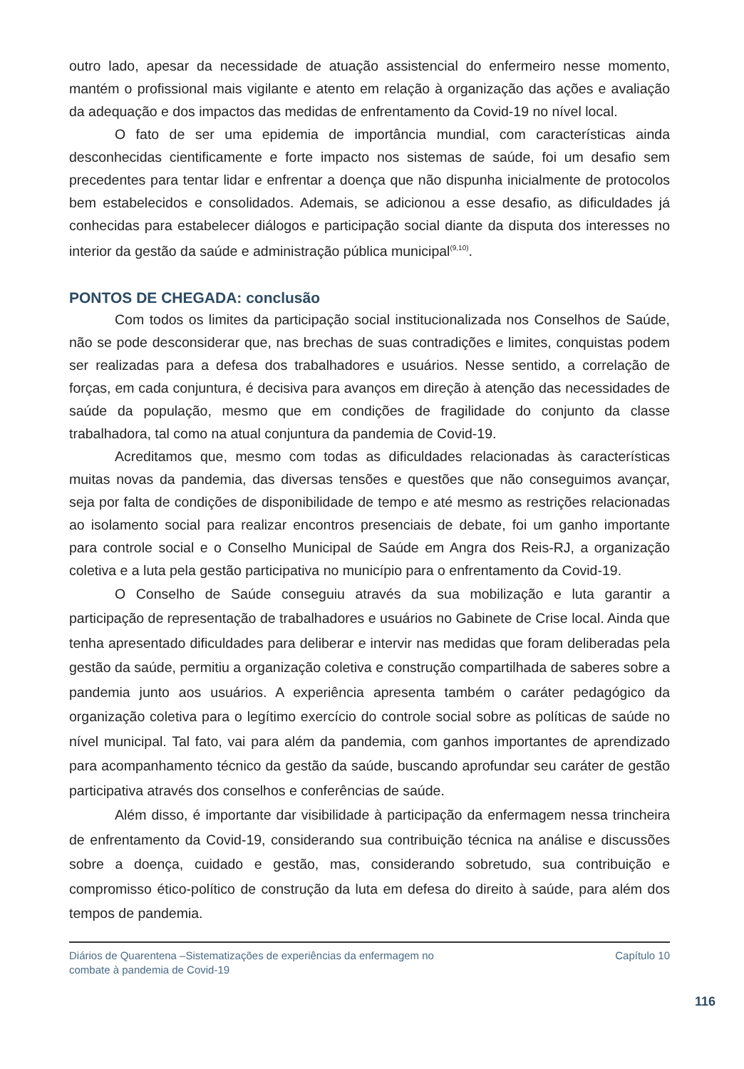outro lado, apesar da necessidade de atuação assistencial do enfermeiro nesse momento, mantém o profissional mais vigilante e atento em relação à organização das ações e avaliação da adequação e dos impactos das medidas de enfrentamento da Covid-19 no nível local.
O fato de ser uma epidemia de importância mundial, com características ainda desconhecidas cientificamente e forte impacto nos sistemas de saúde, foi um desafio sem precedentes para tentar lidar e enfrentar a doença que não dispunha inicialmente de protocolos bem estabelecidos e consolidados. Ademais, se adicionou a esse desafio, as dificuldades já conhecidas para estabelecer diálogos e participação social diante da disputa dos interesses no interior da gestão da saúde e administração pública municipal<sup>(9,10)</sup>.
PONTOS DE CHEGADA: conclusão
Com todos os limites da participação social institucionalizada nos Conselhos de Saúde, não se pode desconsiderar que, nas brechas de suas contradições e limites, conquistas podem ser realizadas para a defesa dos trabalhadores e usuários. Nesse sentido, a correlação de forças, em cada conjuntura, é decisiva para avanços em direção à atenção das necessidades de saúde da população, mesmo que em condições de fragilidade do conjunto da classe trabalhadora, tal como na atual conjuntura da pandemia de Covid-19.
Acreditamos que, mesmo com todas as dificuldades relacionadas às características muitas novas da pandemia, das diversas tensões e questões que não conseguimos avançar, seja por falta de condições de disponibilidade de tempo e até mesmo as restrições relacionadas ao isolamento social para realizar encontros presenciais de debate, foi um ganho importante para controle social e o Conselho Municipal de Saúde em Angra dos Reis-RJ, a organização coletiva e a luta pela gestão participativa no município para o enfrentamento da Covid-19.
O Conselho de Saúde conseguiu através da sua mobilização e luta garantir a participação de representação de trabalhadores e usuários no Gabinete de Crise local. Ainda que tenha apresentado dificuldades para deliberar e intervir nas medidas que foram deliberadas pela gestão da saúde, permitiu a organização coletiva e construção compartilhada de saberes sobre a pandemia junto aos usuários. A experiência apresenta também o caráter pedagógico da organização coletiva para o legítimo exercício do controle social sobre as políticas de saúde no nível municipal. Tal fato, vai para além da pandemia, com ganhos importantes de aprendizado para acompanhamento técnico da gestão da saúde, buscando aprofundar seu caráter de gestão participativa através dos conselhos e conferências de saúde.
Além disso, é importante dar visibilidade à participação da enfermagem nessa trincheira de enfrentamento da Covid-19, considerando sua contribuição técnica na análise e discussões sobre a doença, cuidado e gestão, mas, considerando sobretudo, sua contribuição e compromisso ético-político de construção da luta em defesa do direito à saúde, para além dos tempos de pandemia.
Diários de Quarentena –Sistematizações de experiências da enfermagem no
combate à pandemia de Covid-19
Capítulo 10
116